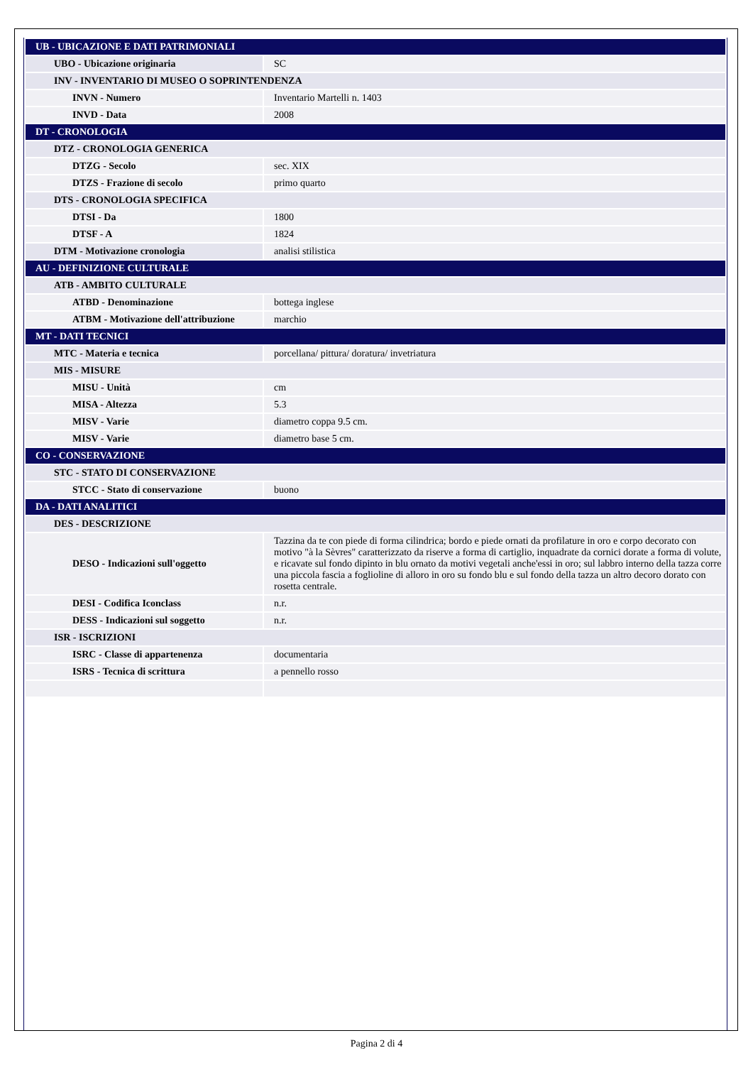| UB - UBICAZIONE E DATI PATRIMONIALI | |
| UBO - Ubicazione originaria | SC |
| INV - INVENTARIO DI MUSEO O SOPRINTENDENZA | |
| INVN - Numero | Inventario Martelli n. 1403 |
| INVD - Data | 2008 |
| DT - CRONOLOGIA | |
| DTZ - CRONOLOGIA GENERICA | |
| DTZG - Secolo | sec. XIX |
| DTZS - Frazione di secolo | primo quarto |
| DTS - CRONOLOGIA SPECIFICA | |
| DTSI - Da | 1800 |
| DTSF - A | 1824 |
| DTM - Motivazione cronologia | analisi stilistica |
| AU - DEFINIZIONE CULTURALE | |
| ATB - AMBITO CULTURALE | |
| ATBD - Denominazione | bottega inglese |
| ATBM - Motivazione dell'attribuzione | marchio |
| MT - DATI TECNICI | |
| MTC - Materia e tecnica | porcellana/ pittura/ doratura/ invetriatura |
| MIS - MISURE | |
| MISU - Unità | cm |
| MISA - Altezza | 5.3 |
| MISV - Varie | diametro coppa 9.5 cm. |
| MISV - Varie | diametro base 5 cm. |
| CO - CONSERVAZIONE | |
| STC - STATO DI CONSERVAZIONE | |
| STCC - Stato di conservazione | buono |
| DA - DATI ANALITICI | |
| DES - DESCRIZIONE | |
| DESO - Indicazioni sull'oggetto | Tazzina da te con piede di forma cilindrica; bordo e piede ornati da profilature in oro e corpo decorato con motivo "à la Sèvres" caratterizzato da riserve a forma di cartiglio, inquadrate da cornici dorate a forma di volute, e ricavate sul fondo dipinto in blu ornato da motivi vegetali anche'essi in oro; sul labbro interno della tazza corre una piccola fascia a foglioline di alloro in oro su fondo blu e sul fondo della tazza un altro decoro dorato con rosetta centrale. |
| DESI - Codifica Iconclass | n.r. |
| DESS - Indicazioni sul soggetto | n.r. |
| ISR - ISCRIZIONI | |
| ISRC - Classe di appartenenza | documentaria |
| ISRS - Tecnica di scrittura | a pennello rosso |
Pagina 2 di 4